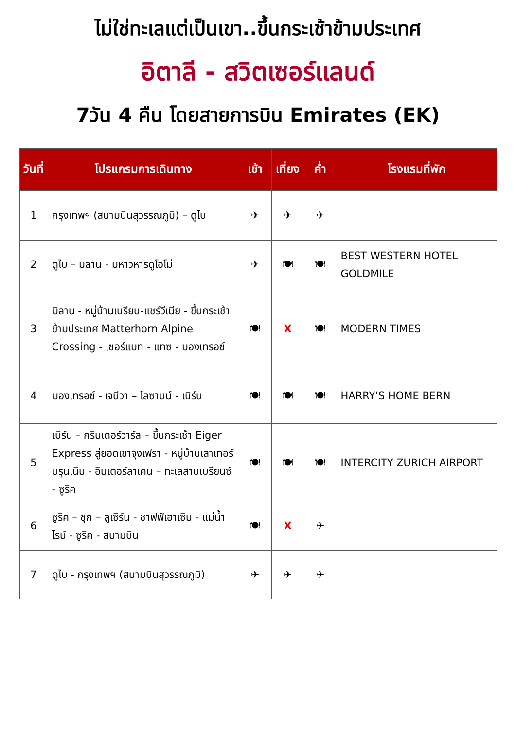ไม่ใช่ทะเลแต่เป็นเขา..ขึ้นกระเช้าข้ามประเทศ
อิตาลี - สวิตเซอร์แลนด์
7วัน 4 คืน โดยสายการบิน Emirates (EK)
| วันที่ | โปรแกรมการเดินทาง | เช้า | เที่ยง | ค่ำ | โรงแรมที่พัก |
| --- | --- | --- | --- | --- | --- |
| 1 | กรุงเทพฯ (สนามบินสุวรรณภูมิ) – ดูไบ | ✈ | ✈ | ✈ | |
| 2 | ดูไบ – มิลาน - มหาวิหารดูโอโม่ | ✈ | 🍽 | 🍽 | BEST WESTERN HOTEL GOLDMILE |
| 3 | มิลาน - หมู่บ้านเบรียน-แชร์วีเนีย - ขึ้นกระเช้าข้ามประเทศ Matterhorn Alpine Crossing - เซอร์แมท - แทซ - มองเทรอซ์ | 🍽 | X | 🍽 | MODERN TIMES |
| 4 | มองเทรอซ์ - เจนีวา – โลซานน์ - เบิร์น | 🍽 | 🍽 | 🍽 | HARRY’S HOME BERN |
| 5 | เบิร์น – กรินเดอร์วาร์ล – ขึ้นกระเช้า Eiger Express สู่ยอดเขาจุงเฟรา - หมู่บ้านเลาเทอร์บรุนเนิน - อินเตอร์ลาเคน – ทะเลสาบเบรียนซ์ - ซูริค | 🍽 | 🍽 | 🍽 | INTERCITY ZURICH AIRPORT |
| 6 | ซูริค – ซุก – ลูเซิร์น - ชาฟฟ์เฮาเซิน - แม่น้ำไรน์ - ซูริค - สนามบิน | 🍽 | X | ✈ | |
| 7 | ดูไบ - กรุงเทพฯ (สนามบินสุวรรณภูมิ) | ✈ | ✈ | ✈ | |